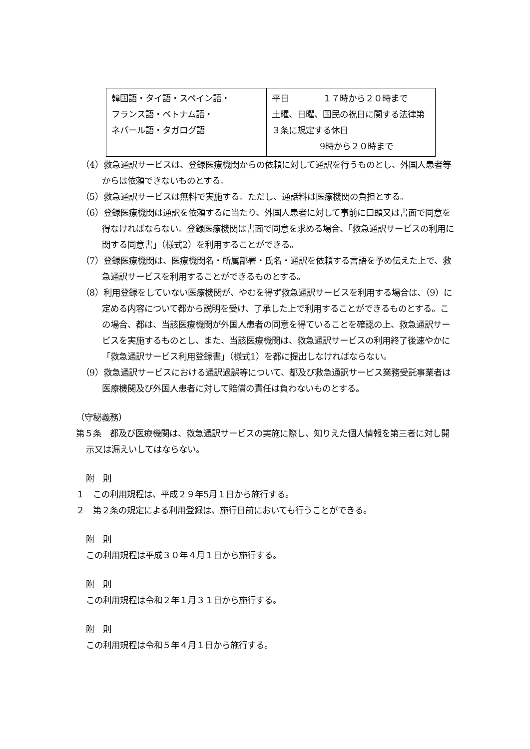| 韓国語・タイ語・スペイン語・ フランス語・ベトナム語・ ネパール語・タガログ語 | 平日 １７時から２０時まで 土曜、日曜、国民の祝日に関する法律第３条に規定する休日 9時から２０時まで |
（4）救急通訳サービスは、登録医療機関からの依頼に対して通訳を行うものとし、外国人患者等からは依頼できないものとする。
（5）救急通訳サービスは無料で実施する。ただし、通話料は医療機関の負担とする。
（6）登録医療機関は通訳を依頼するに当たり、外国人患者に対して事前に口頭又は書面で同意を得なければならない。登録医療機関は書面で同意を求める場合、「救急通訳サービスの利用に関する同意書」（様式2）を利用することができる。
（7）登録医療機関は、医療機関名・所属部署・氏名・通訳を依頼する言語を予め伝えた上で、救急通訳サービスを利用することができるものとする。
（8）利用登録をしていない医療機関が、やむを得ず救急通訳サービスを利用する場合は、（9）に定める内容について都から説明を受け、了承した上で利用することができるものとする。この場合、都は、当該医療機関が外国人患者の同意を得ていることを確認の上、救急通訳サービスを実施するものとし、また、当該医療機関は、救急通訳サービスの利用終了後速やかに「救急通訳サービス利用登録書」（様式1）を都に提出しなければならない。
（9）救急通訳サービスにおける通訳過誤等について、都及び救急通訳サービス業務受託事業者は医療機関及び外国人患者に対して賠償の責任は負わないものとする。
（守秘義務）
第５条　都及び医療機関は、救急通訳サービスの実施に際し、知りえた個人情報を第三者に対し開示又は漏えいしてはならない。
附　則
１　この利用規程は、平成２９年5月１日から施行する。
２　第２条の規定による利用登録は、施行日前においても行うことができる。
附　則
この利用規程は平成３０年４月１日から施行する。
附　則
この利用規程は令和２年１月３１日から施行する。
附　則
この利用規程は令和５年４月１日から施行する。